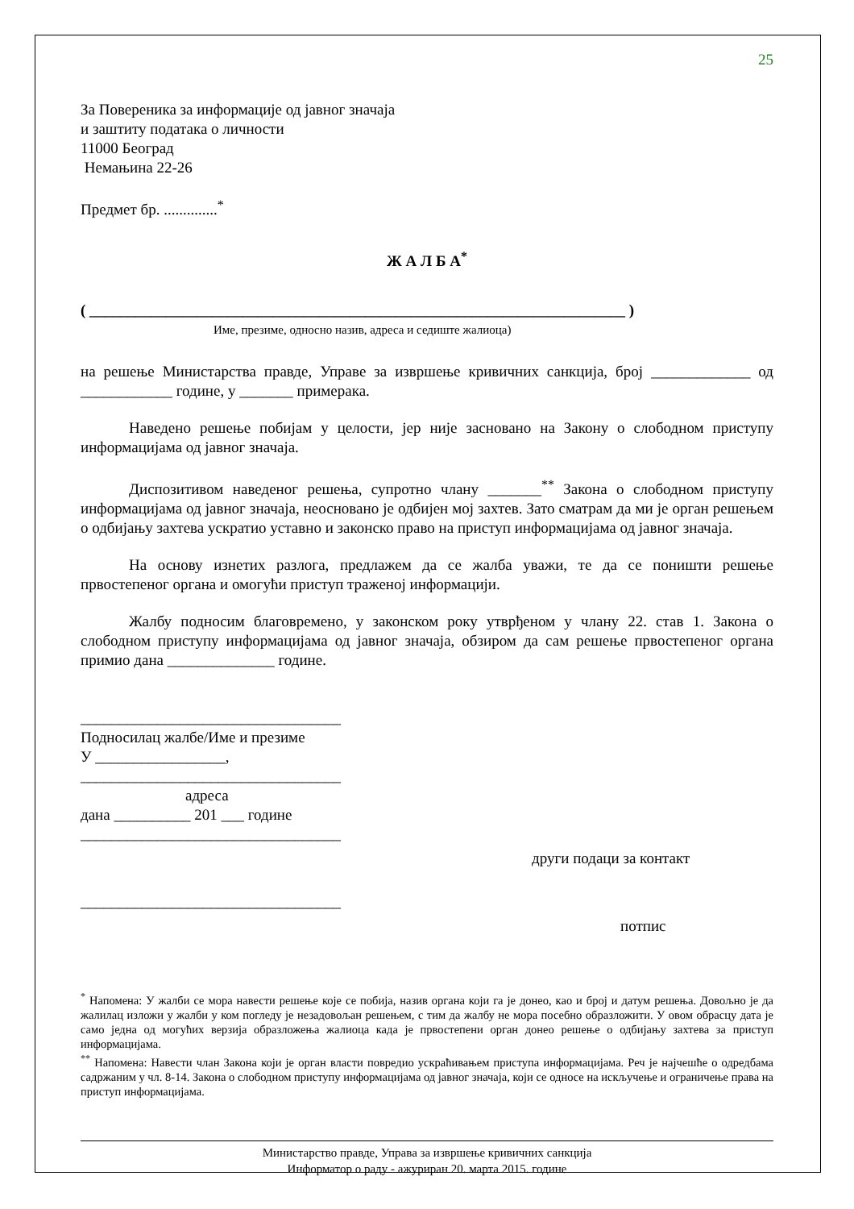25
За Повереника за информације од јавног значаја
и заштиту података о личности
11000 Београд
Немањина 22-26
Предмет бр. ..............<sup>*</sup>
Ж А Л Б А<sup>*</sup>
( ______________________________________________________________________ )
Име, презиме, односно назив, адреса и седиште жалиоца)
на решење Министарства правде, Управе за извршење кривичних санкција, број _____________ од ____________ године, у _______ примерака.
Наведено решење побијам у целости, јер није засновано на Закону о слободном приступу информацијама од јавног значаја.
Диспозитивом наведеног решења, супротно члану _______<sup>**</sup> Закона о слободном приступу информацијама од јавног значаја, неосновано је одбијен мој захтев. Зато сматрам да ми је орган решењем о одбијању захтева ускратио уставно и законско право на приступ информацијама од јавног значаја.
На основу изнетих разлога, предлажем да се жалба уважи, те да се поништи решење првостепеног органа и омогући приступ траженој информацији.
Жалбу подносим благовремено, у законском року утврђеном у члану 22. став 1. Закона о слободном приступу информацијама од јавног значаја, обзиром да сам решење првостепеног органа примио дана ______________ године.
__________________________________
Подносилац жалбе/Име и презиме
У _________________,
__________________________________
адреса
дана __________ 201 ___ године
__________________________________
други подаци за контакт
__________________________________
потпис
<sup>*</sup> Напомена: У жалби се мора навести решење које се побија, назив органа који га је донео, као и број и датум решења. Довољно је да жалилац изложи у жалби у ком погледу је незадовољан решењем, с тим да жалбу не мора посебно образложити. У овом обрасцу дата је само једна од могућих верзија образложења жалиоца када је првостепени орган донео решење о одбијању захтева за приступ информацијама.
<sup>**</sup> Напомена: Навести члан Закона који је орган власти повредио ускраћивањем приступа информацијама. Реч је најчешће о одредбама садржаним у чл. 8-14. Закона о слободном приступу информацијама од јавног значаја, који се односе на искључење и ограничење права на приступ информацијама.
Министарство правде, Управа за извршење кривичних санкција
Информатор о раду - ажуриран 20. марта 2015. године